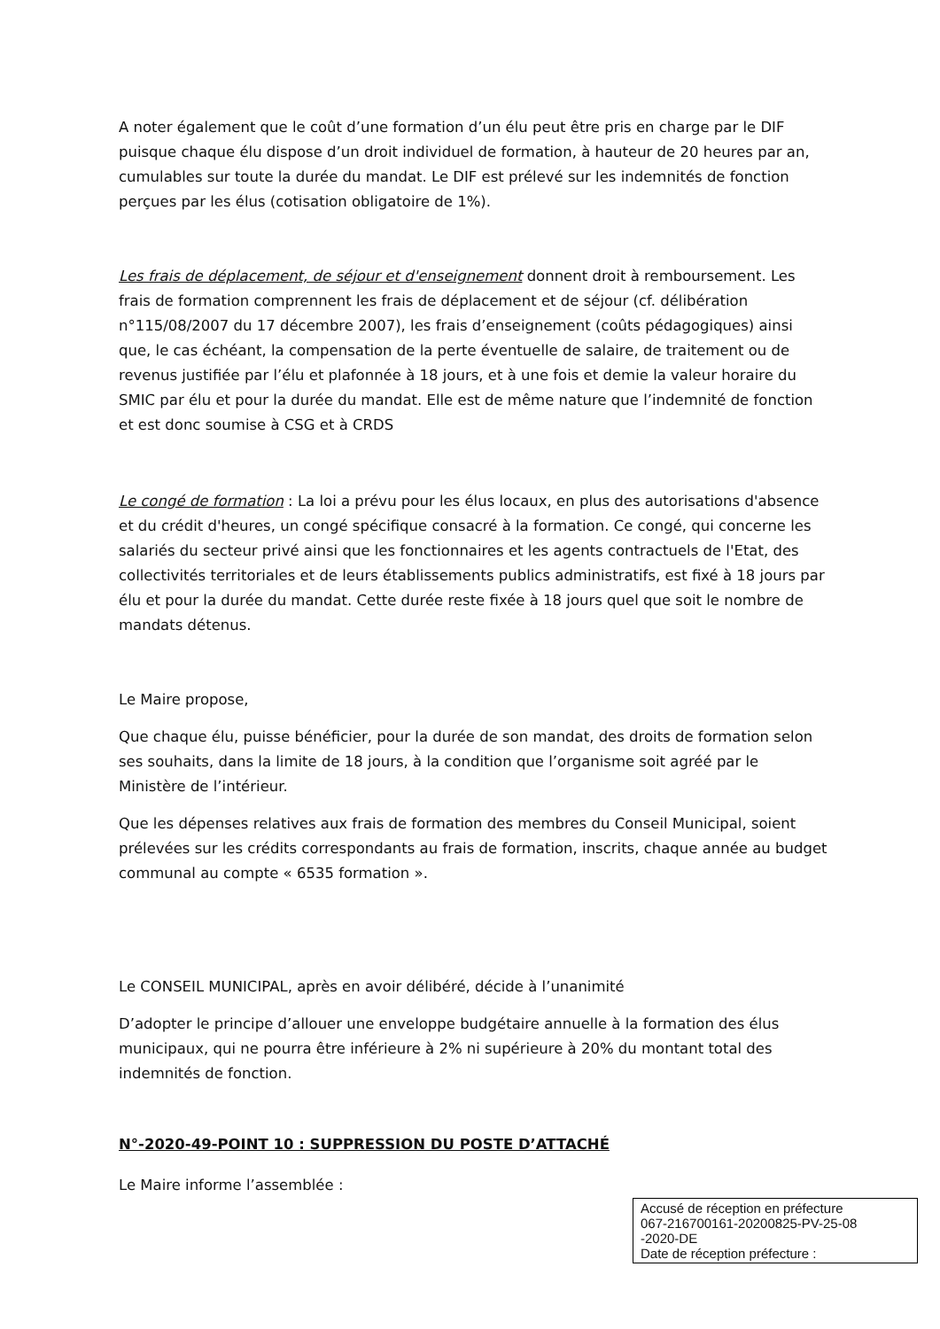A noter également que le coût d’une formation d’un élu peut être pris en charge par le DIF puisque chaque élu dispose d’un droit individuel de formation, à hauteur de 20 heures par an, cumulables sur toute la durée du mandat. Le DIF est prélevé sur les indemnités de fonction perçues par les élus (cotisation obligatoire de 1%).
Les frais de déplacement, de séjour et d'enseignement donnent droit à remboursement. Les frais de formation comprennent les frais de déplacement et de séjour (cf. délibération n°115/08/2007 du 17 décembre 2007), les frais d’enseignement (coûts pédagogiques) ainsi que, le cas échéant, la compensation de la perte éventuelle de salaire, de traitement ou de revenus justifiée par l’élu et plafonnée à 18 jours, et à une fois et demie la valeur horaire du SMIC par élu et pour la durée du mandat. Elle est de même nature que l’indemnité de fonction et est donc soumise à CSG et à CRDS
Le congé de formation : La loi a prévu pour les élus locaux, en plus des autorisations d'absence et du crédit d'heures, un congé spécifique consacré à la formation. Ce congé, qui concerne les salariés du secteur privé ainsi que les fonctionnaires et les agents contractuels de l'Etat, des collectivités territoriales et de leurs établissements publics administratifs, est fixé à 18 jours par élu et pour la durée du mandat. Cette durée reste fixée à 18 jours quel que soit le nombre de mandats détenus.
Le Maire propose,
Que chaque élu, puisse bénéficier, pour la durée de son mandat, des droits de formation selon ses souhaits, dans la limite de 18 jours, à la condition que l’organisme soit agréé par le Ministère de l’intérieur.
Que les dépenses relatives aux frais de formation des membres du Conseil Municipal, soient prélevées sur les crédits correspondants au frais de formation, inscrits, chaque année au budget communal au compte « 6535 formation ».
Le CONSEIL MUNICIPAL, après en avoir délibéré, décide à l’unanimité
D’adopter le principe d’allouer une enveloppe budgétaire annuelle à la formation des élus municipaux, qui ne pourra être inférieure à 2% ni supérieure à 20% du montant total des indemnités de fonction.
N°-2020-49-POINT 10 : SUPPRESSION DU POSTE D’ATTACHÉ
Le Maire informe l’assemblée :
Accusé de réception en préfecture
067-216700161-20200825-PV-25-08
-2020-DE
Date de réception préfecture :